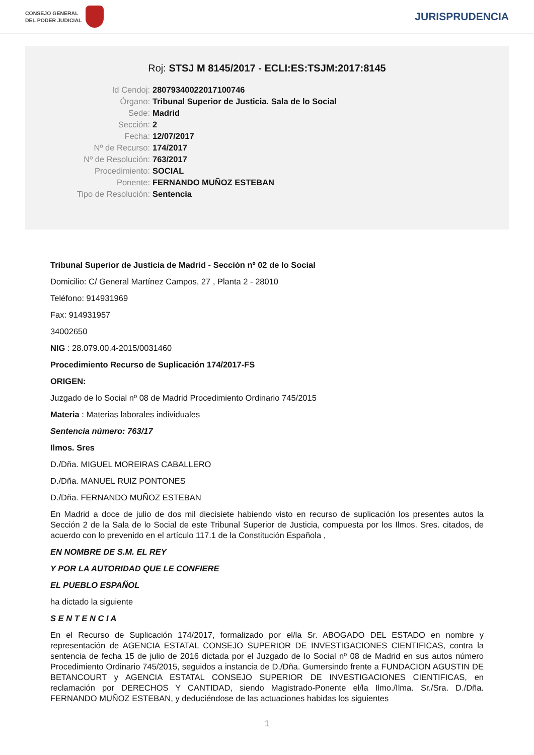CONSEJO GENERAL
DEL PODER JUDICIAL
JURISPRUDENCIA
Roj: STSJ M 8145/2017 - ECLI:ES:TSJM:2017:8145
Id Cendoj:
28079340022017100746
Órgano:
Tribunal Superior de Justicia. Sala de lo Social
Sede:
Madrid
Sección:
2
Fecha:
12/07/2017
Nº de Recurso:
174/2017
Nº de Resolución:
763/2017
Procedimiento:
SOCIAL
Ponente:
FERNANDO MUÑOZ ESTEBAN
Tipo de Resolución:
Sentencia
Tribunal Superior de Justicia de Madrid - Sección nº 02 de lo Social
Domicilio: C/ General Martínez Campos, 27 , Planta 2 - 28010
Teléfono: 914931969
Fax: 914931957
34002650
NIG : 28.079.00.4-2015/0031460
Procedimiento Recurso de Suplicación 174/2017-FS
ORIGEN:
Juzgado de lo Social nº 08 de Madrid Procedimiento Ordinario 745/2015
Materia : Materias laborales individuales
Sentencia número: 763/17
Ilmos. Sres
D./Dña. MIGUEL MOREIRAS CABALLERO
D./Dña. MANUEL RUIZ PONTONES
D./Dña. FERNANDO MUÑOZ ESTEBAN
En Madrid a doce de julio de dos mil diecisiete habiendo visto en recurso de suplicación los presentes autos la Sección 2 de la Sala de lo Social de este Tribunal Superior de Justicia, compuesta por los Ilmos. Sres. citados, de acuerdo con lo prevenido en el artículo 117.1 de la Constitución Española ,
EN NOMBRE DE S.M. EL REY
Y POR LA AUTORIDAD QUE LE CONFIERE
EL PUEBLO ESPAÑOL
ha dictado la siguiente
S E N T E N C I A
En el Recurso de Suplicación 174/2017, formalizado por el/la Sr. ABOGADO DEL ESTADO en nombre y representación de AGENCIA ESTATAL CONSEJO SUPERIOR DE INVESTIGACIONES CIENTIFICAS, contra la sentencia de fecha 15 de julio de 2016 dictada por el Juzgado de lo Social nº 08 de Madrid en sus autos número Procedimiento Ordinario 745/2015, seguidos a instancia de D./Dña. Gumersindo frente a FUNDACION AGUSTIN DE BETANCOURT y AGENCIA ESTATAL CONSEJO SUPERIOR DE INVESTIGACIONES CIENTIFICAS, en reclamación por DERECHOS Y CANTIDAD, siendo Magistrado-Ponente el/la Ilmo./Ilma. Sr./Sra. D./Dña. FERNANDO MUÑOZ ESTEBAN, y deduciéndose de las actuaciones habidas los siguientes
1